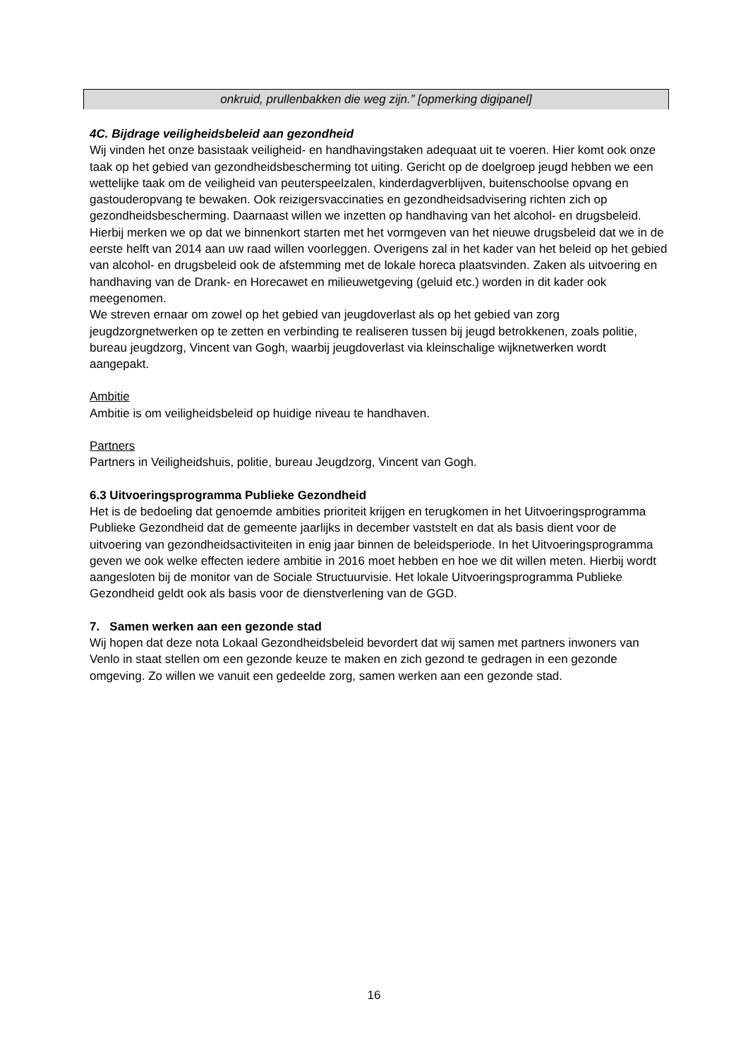onkruid, prullenbakken die weg zijn.” [opmerking digipanel]
4C. Bijdrage veiligheidsbeleid aan gezondheid
Wij vinden het onze basistaak veiligheid- en handhavingstaken adequaat uit te voeren. Hier komt ook onze taak op het gebied van gezondheidsbescherming tot uiting. Gericht op de doelgroep jeugd hebben we een wettelijke taak om de veiligheid van peuterspeelzalen, kinderdagverblijven, buitenschoolse opvang en gastouderopvang te bewaken. Ook reizigersvaccinaties en gezondheidsadvisering richten zich op gezondheidsbescherming. Daarnaast willen we inzetten op handhaving van het alcohol- en drugsbeleid. Hierbij merken we op dat we binnenkort starten met het vormgeven van het nieuwe drugsbeleid dat we in de eerste helft van 2014 aan uw raad willen voorleggen. Overigens zal in het kader van het beleid op het gebied van alcohol- en drugsbeleid ook de afstemming met de lokale horeca plaatsvinden. Zaken als uitvoering en handhaving van de Drank- en Horecawet en milieuwetgeving (geluid etc.) worden in dit kader ook meegenomen.
We streven ernaar om zowel op het gebied van jeugdoverlast als op het gebied van zorg jeugdzorgnetwerken op te zetten en verbinding te realiseren tussen bij jeugd betrokkenen, zoals politie, bureau jeugdzorg, Vincent van Gogh, waarbij jeugdoverlast via kleinschalige wijknetwerken wordt aangepakt.
Ambitie
Ambitie is om veiligheidsbeleid op huidige niveau te handhaven.
Partners
Partners in Veiligheidshuis, politie, bureau Jeugdzorg, Vincent van Gogh.
6.3 Uitvoeringsprogramma Publieke Gezondheid
Het is de bedoeling dat genoemde ambities prioriteit krijgen en terugkomen in het Uitvoeringsprogramma Publieke Gezondheid dat de gemeente jaarlijks in december vaststelt en dat als basis dient voor de uitvoering van gezondheidsactiviteiten in enig jaar binnen de beleidsperiode. In het Uitvoeringsprogramma geven we ook welke effecten iedere ambitie in 2016 moet hebben en hoe we dit willen meten. Hierbij wordt aangesloten bij de monitor van de Sociale Structuurvisie. Het lokale Uitvoeringsprogramma Publieke Gezondheid geldt ook als basis voor de dienstverlening van de GGD.
7. Samen werken aan een gezonde stad
Wij hopen dat deze nota Lokaal Gezondheidsbeleid bevordert dat wij samen met partners inwoners van Venlo in staat stellen om een gezonde keuze te maken en zich gezond te gedragen in een gezonde omgeving. Zo willen we vanuit een gedeelde zorg, samen werken aan een gezonde stad.
16